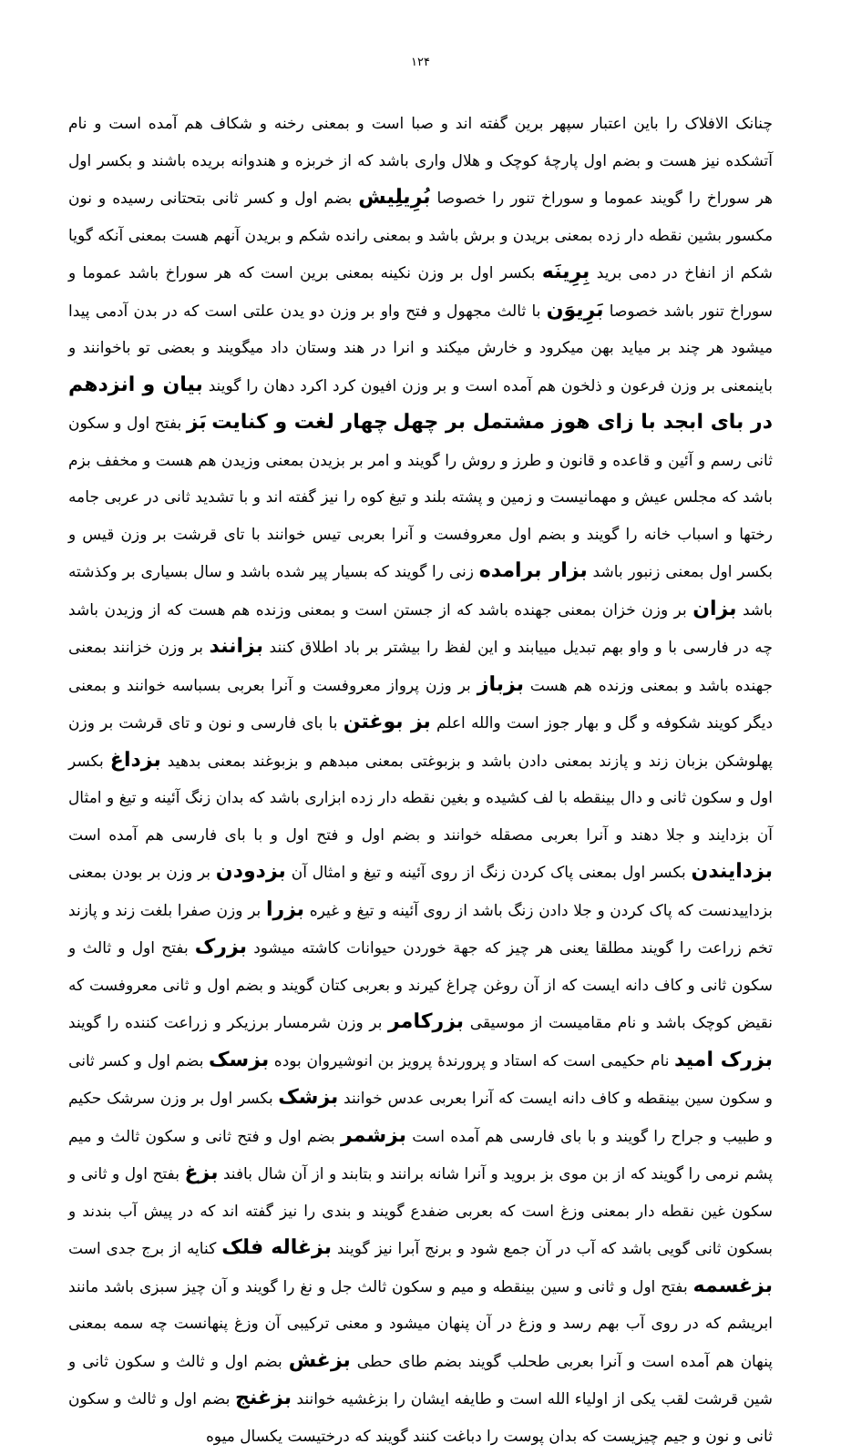۱۲۴
چنانک الافلاک را باین اعتبار سپهر برین گفته اند و صبا است و بمعنی رخنه و شکاف هم آمده است و نام آتشکده نیز هست و بضم اول پارچهٔ کوچک و هلال واری باشد که از خربزه و هندوانه بریده باشند و بکسر اول هر سوراخ را گویند عموما و سوراخ تنور را خصوصا بُرِیلِیش بضم اول و کسر ثانی بتحتانی رسیده و نون مکسور بشین نقطه دار زده بمعنی بریدن و برش باشد و بمعنی رانده شکم و بریدن آنهم هست بمعنی آنکه گویا شکم از انفاخ در دمی برید بِرِینَه بکسر اول بر وزن نکینه بمعنی برین است که هر سوراخ باشد عموما و سوراخ تنور باشد خصوصا بَرِیوَن با ثالث مجهول و فتح واو بر وزن دو یدن علتی است که در بدن آدمی پیدا میشود هر چند بر میاید بهن میکرود و خارش میکند و انرا در هند وستان داد میگویند و بعضی تو باخوانند و باینمعنی بر وزن فرعون و ذلخون هم آمده است و بر وزن افیون کرد اکرد دهان را گویند بیان و انزدهم در بای ابجد با زای هوز مشتمل بر چهل چهار لغت و کنایت بَز بفتح اول و سکون ثانی رسم و آئین و قاعده و قانون و طرز و روش را گویند و امر بر بزیدن بمعنی وزیدن هم هست و مخفف بزم باشد که مجلس عیش و مهمانیست و زمین و پشته بلند و تیغ کوه را نیز گفته اند و با تشدید ثانی در عربی جامه رختها و اسباب خانه را گویند و بضم اول معروفست و آنرا بعربی تیس خوانند با تای قرشت بر وزن قیس و بکسر اول بمعنی زنبور باشد بزار برامده زنی را گویند که بسیار پیر شده باشد و سال بسیاری بر وکذشته باشد بزان بر وزن خزان بمعنی جهنده باشد که از جستن است و بمعنی وزنده هم هست که از وزیدن باشد چه در فارسی با و واو بهم تبدیل مییابند و این لفظ را بیشتر بر باد اطلاق کنند بزانند بر وزن خزانند بمعنی جهنده باشد و بمعنی وزنده هم هست بزباز بر وزن پرواز معروفست و آنرا بعربی بسباسه خوانند و بمعنی دیگر کویند شکوفه و گل و بهار جوز است والله اعلم بز بوغتن با بای فارسی و نون و تای قرشت بر وزن پهلوشکن بزبان زند و پازند بمعنی دادن باشد و بزبوغتی بمعنی مبدهم و بزبوغند بمعنی بدهید بزداغ بکسر اول و سکون ثانی و دال بینقطه با لف کشیده و بغین نقطه دار زده ابزاری باشد که بدان زنگ آئینه و تیغ و امثال آن بزدایند و جلا دهند و آنرا بعربی مصقله خوانند و بضم اول و فتح اول و با بای فارسی هم آمده است بزدایندن بکسر اول بمعنی پاک کردن زنگ از روی آئینه و تیغ و امثال آن بزدودن بر وزن بر بودن بمعنی بزداییدنست که پاک کردن و جلا دادن زنگ باشد از روی آئینه و تیغ و غیره بزرا بر وزن صفرا بلغت زند و پازند تخم زراعت را گویند مطلقا یعنی هر چیز که جهة خوردن حیوانات کاشته میشود بزرک بفتح اول و ثالث و سکون ثانی و کاف دانه ایست که از آن روغن چراغ کیرند و بعربی کتان گویند و بضم اول و ثانی معروفست که نقیض کوچک باشد و نام مقامیست از موسیقی بزرکامر بر وزن شرمسار برزیکر و زراعت کننده را گویند بزرک امید نام حکیمی است که استاد و پرورندهٔ پرویز بن انوشیروان بوده بزسک بضم اول و کسر ثانی و سکون سین بینقطه و کاف دانه ایست که آنرا بعربی عدس خوانند بزشک بکسر اول بر وزن سرشک حکیم و طبیب و جراح را گویند و با بای فارسی هم آمده است بزشمر بضم اول و فتح ثانی و سکون ثالث و میم پشم نرمی را گویند که از بن موی بز بروید و آنرا شانه برانند و بتابند و از آن شال بافند بزغ بفتح اول و ثانی و سکون غین نقطه دار بمعنی وزغ است که بعربی ضفدع گویند و بندی را نیز گفته اند که در پیش آب بندند و بسکون ثانی گویی باشد که آب در آن جمع شود و برنج آبرا نیز گویند بزغاله فلک کنایه از برج جدی است بزغسمه بفتح اول و ثانی و سین بینقطه و میم و سکون ثالث جل و نغ را گویند و آن چیز سبزی باشد مانند ابریشم که در روی آب بهم رسد و وزغ در آن پنهان میشود و معنی ترکیبی آن وزغ پنهانست چه سمه بمعنی پنهان هم آمده است و آنرا بعربی طحلب گویند بضم طای حطی بزغش بضم اول و ثالث و سکون ثانی و شین قرشت لقب یکی از اولیاء الله است و طایفه ایشان را بزغشیه خوانند بزغنج بضم اول و ثالث و سکون ثانی و نون و جیم چیزیست که بدان پوست را دباغت کنند گویند که درختیست یکسال میوه